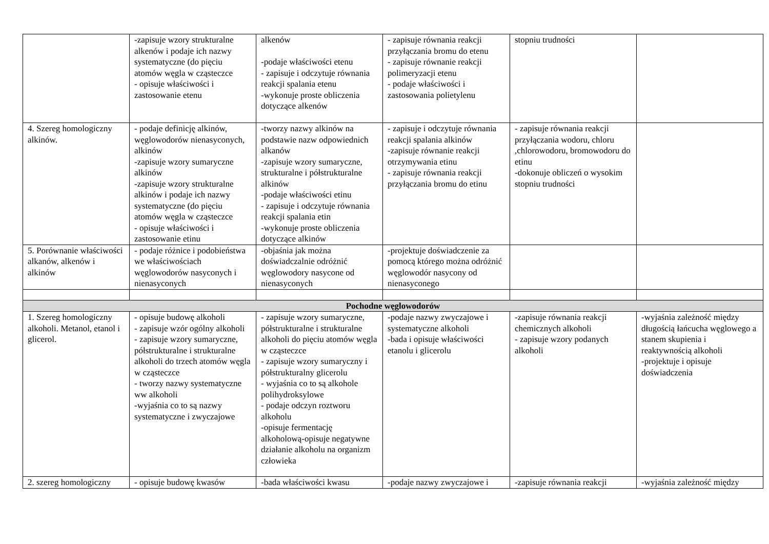| | -zapisuje wzory strukturalne alkenów i podaje ich nazwy systematyczne (do pięciu atomów węgla w cząsteczce - opisuje właściwości i zastosowanie etenu | alkenów -podaje właściwości etenu - zapisuje i odczytuje równania reakcji spalania etenu -wykonuje proste obliczenia dotyczące alkenów | - zapisuje równania reakcji przyłączania bromu do etenu - zapisuje równanie reakcji polimeryzacji etenu - podaje właściwości i zastosowania polietylenu | stopniu trudności | |
| 4. Szereg homologiczny alkinów. | - podaje definicję alkinów, węglowodorów nienasyconych, alkinów -zapisuje wzory sumaryczne alkinów -zapisuje wzory strukturalne alkinów i podaje ich nazwy systematyczne (do pięciu atomów węgla w cząsteczce - opisuje właściwości i zastosowanie etinu | -tworzy nazwy alkinów na podstawie nazw odpowiednich alkanów -zapisuje wzory sumaryczne, strukturalne i półstrukturalne alkinów -podaje właściwości etinu - zapisuje i odczytuje równania reakcji spalania etin -wykonuje proste obliczenia dotyczące alkinów | - zapisuje i odczytuje równania reakcji spalania alkinów -zapisuje równanie reakcji otrzymywania etinu - zapisuje równania reakcji przyłączania bromu do etinu | - zapisuje równania reakcji przyłączania wodoru, chloru ,chlorowodoru, bromowodoru do etinu -dokonuje obliczeń o wysokim stopniu trudności | |
| 5. Porównanie właściwości alkanów, alkenów i alkinów | - podaje różnice i podobieństwa we właściwościach węglowodorów nasyconych i nienasyconych | -objaśnia jak można doświadczalnie odróżnić węglowodory nasycone od nienasyconych | -projektuje doświadczenie za pomocą którego można odróżnić węglowodór nasycony od nienasyconego | | |
| Pochodne węglowodorów | | | | | |
| 1. Szereg homologiczny alkoholi. Metanol, etanol i glicerol. | - opisuje budowę alkoholi - zapisuje wzór ogólny alkoholi - zapisuje wzory sumaryczne, półstrukturalne i strukturalne alkoholi do trzech atomów węgla w cząsteczce - tworzy nazwy systematyczne ww alkoholi -wyjaśnia co to są nazwy systematyczne i zwyczajowe | - zapisuje wzory sumaryczne, półstrukturalne i strukturalne alkoholi do pięciu atomów węgla w cząsteczce - zapisuje wzory sumaryczny i półstrukturalny glicerolu - wyjaśnia co to są alkohole polihydroksylowe - podaje odczyn roztworu alkoholu -opisuje fermentację alkoholową-opisuje negatywne działanie alkoholu na organizm człowieka | -podaje nazwy zwyczajowe i systematyczne alkoholi -bada i opisuje właściwości etanolu i glicerolu | -zapisuje równania reakcji chemicznych alkoholi - zapisuje wzory podanych alkoholi | -wyjaśnia zależność między długością łańcucha węglowego a stanem skupienia i reaktywnością alkoholi -projektuje i opisuje doświadczenia |
| 2. szereg homologiczny | - opisuje budowę kwasów | -bada właściwości kwasu | -podaje nazwy zwyczajowe i | -zapisuje równania reakcji | -wyjaśnia zależność między |